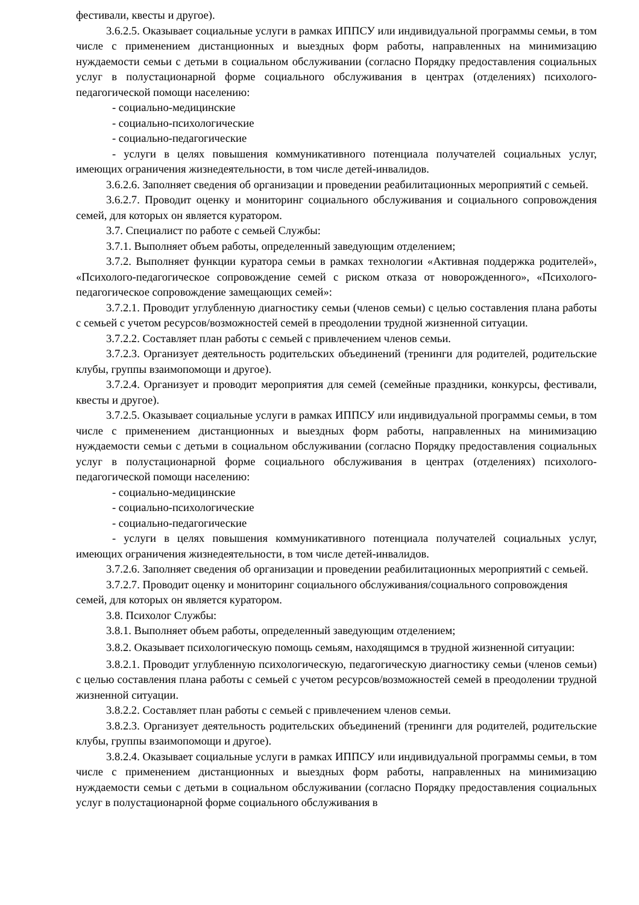фестивали, квесты и другое).
3.6.2.5. Оказывает социальные услуги в рамках ИППСУ или индивидуальной программы семьи, в том числе с применением дистанционных и выездных форм работы, направленных на минимизацию нуждаемости семьи с детьми в социальном обслуживании (согласно Порядку предоставления социальных услуг в полустационарной форме социального обслуживания в центрах (отделениях) психолого-педагогической помощи населению:
- социально-медицинские
- социально-психологические
- социально-педагогические
- услуги в целях повышения коммуникативного потенциала получателей социальных услуг, имеющих ограничения жизнедеятельности, в том числе детей-инвалидов.
3.6.2.6. Заполняет сведения об организации и проведении реабилитационных мероприятий с семьей.
3.6.2.7. Проводит оценку и мониторинг социального обслуживания и социального сопровождения семей, для которых он является куратором.
3.7. Специалист по работе с семьей Службы:
3.7.1. Выполняет объем работы, определенный заведующим отделением;
3.7.2. Выполняет функции куратора семьи в рамках технологии «Активная поддержка родителей», «Психолого-педагогическое сопровождение семей с риском отказа от новорожденного», «Психолого-педагогическое сопровождение замещающих семей»:
3.7.2.1. Проводит углубленную диагностику семьи (членов семьи) с целью составления плана работы с семьей с учетом ресурсов/возможностей семей в преодолении трудной жизненной ситуации.
3.7.2.2. Составляет план работы с семьей с привлечением членов семьи.
3.7.2.3. Организует деятельность родительских объединений (тренинги для родителей, родительские клубы, группы взаимопомощи и другое).
3.7.2.4. Организует и проводит мероприятия для семей (семейные праздники, конкурсы, фестивали, квесты и другое).
3.7.2.5. Оказывает социальные услуги в рамках ИППСУ или индивидуальной программы семьи, в том числе с применением дистанционных и выездных форм работы, направленных на минимизацию нуждаемости семьи с детьми в социальном обслуживании (согласно Порядку предоставления социальных услуг в полустационарной форме социального обслуживания в центрах (отделениях) психолого-педагогической помощи населению:
- социально-медицинские
- социально-психологические
- социально-педагогические
- услуги в целях повышения коммуникативного потенциала получателей социальных услуг, имеющих ограничения жизнедеятельности, в том числе детей-инвалидов.
3.7.2.6. Заполняет сведения об организации и проведении реабилитационных мероприятий с семьей.
3.7.2.7. Проводит оценку и мониторинг социального обслуживания/социального сопровождения семей, для которых он является куратором.
3.8. Психолог Службы:
3.8.1. Выполняет объем работы, определенный заведующим отделением;
3.8.2. Оказывает психологическую помощь семьям, находящимся в трудной жизненной ситуации:
3.8.2.1. Проводит углубленную психологическую, педагогическую диагностику семьи (членов семьи) с целью составления плана работы с семьей с учетом ресурсов/возможностей семей в преодолении трудной жизненной ситуации.
3.8.2.2. Составляет план работы с семьей с привлечением членов семьи.
3.8.2.3. Организует деятельность родительских объединений (тренинги для родителей, родительские клубы, группы взаимопомощи и другое).
3.8.2.4. Оказывает социальные услуги в рамках ИППСУ или индивидуальной программы семьи, в том числе с применением дистанционных и выездных форм работы, направленных на минимизацию нуждаемости семьи с детьми в социальном обслуживании (согласно Порядку предоставления социальных услуг в полустационарной форме социального обслуживания в